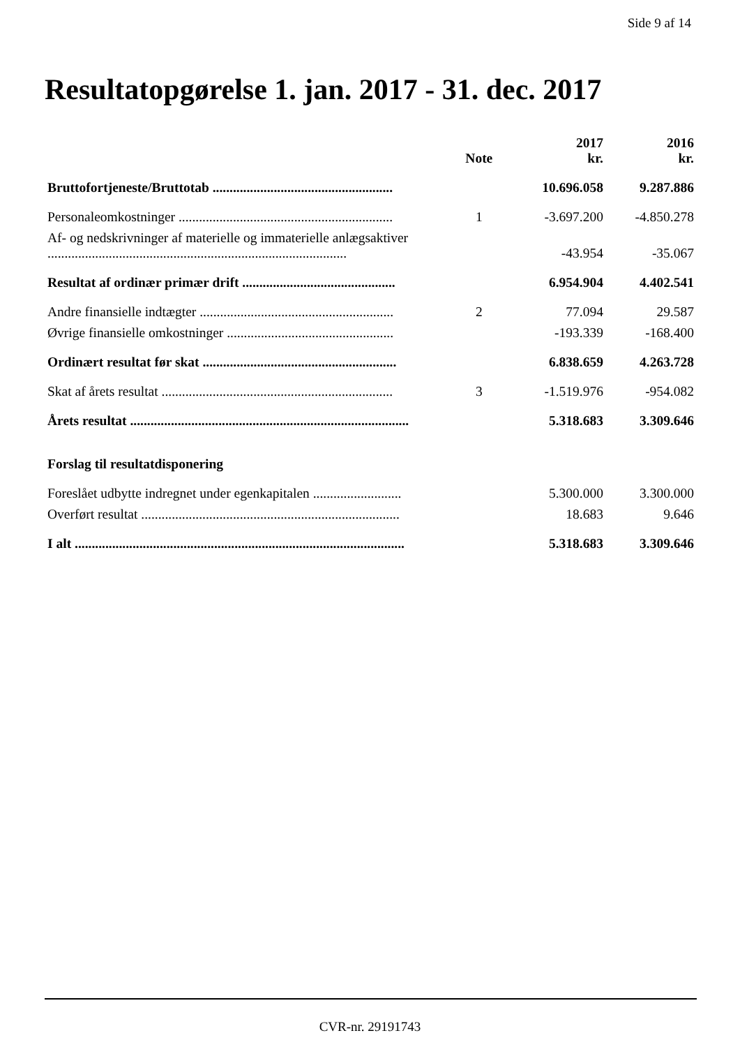Side 9 af 14
Resultatopgørelse 1. jan. 2017 - 31. dec. 2017
| | Note | 2017 kr. | 2016 kr. |
| --- | --- | --- | --- |
| Bruttofortjeneste/Bruttotab ..................................................... | | 10.696.058 | 9.287.886 |
| Personaleomkostninger ............................................................... | 1 | -3.697.200 | -4.850.278 |
| Af- og nedskrivninger af materielle og immaterielle anlægsaktiver ........................................................................................ | | -43.954 | -35.067 |
| Resultat af ordinær primær drift ............................................. | | 6.954.904 | 4.402.541 |
| Andre finansielle indtægter ......................................................... | 2 | 77.094 | 29.587 |
| Øvrige finansielle omkostninger ................................................. | | -193.339 | -168.400 |
| Ordinært resultat før skat ......................................................... | | 6.838.659 | 4.263.728 |
| Skat af årets resultat .................................................................... | 3 | -1.519.976 | -954.082 |
| Årets resultat .................................................................................. | | 5.318.683 | 3.309.646 |
| Forslag til resultatdisponering | | | |
| Foreslået udbytte indregnet under egenkapitalen .......................... | | 5.300.000 | 3.300.000 |
| Overført resultat ............................................................................ | | 18.683 | 9.646 |
| I alt ................................................................................................. | | 5.318.683 | 3.309.646 |
CVR-nr. 29191743